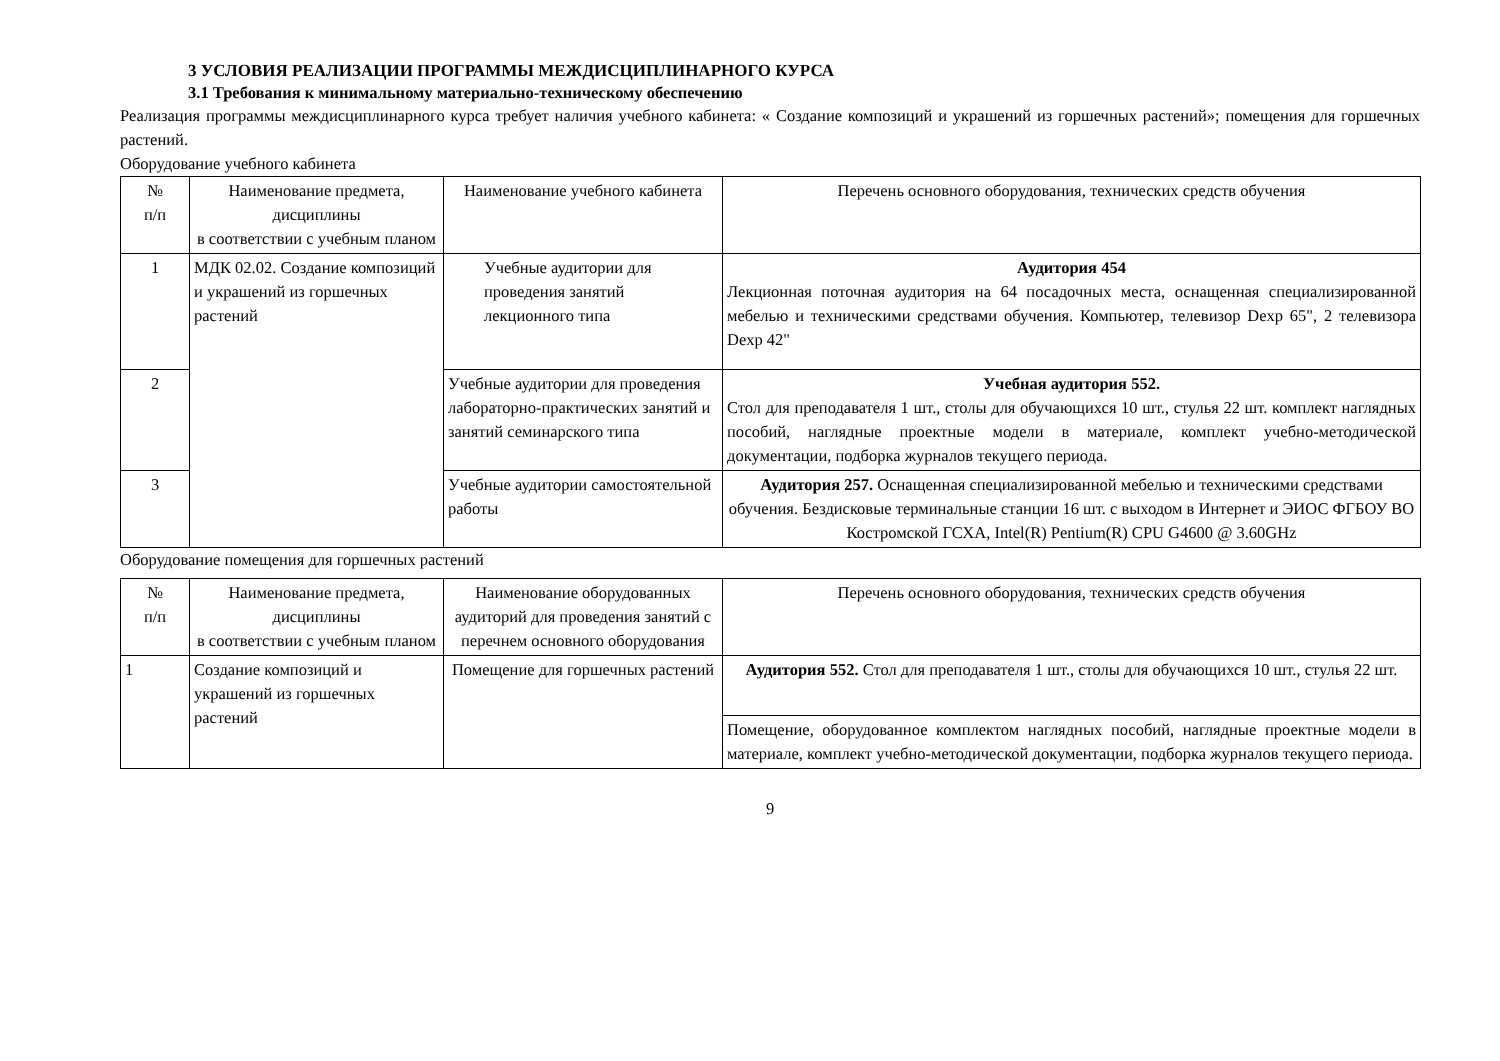3 УСЛОВИЯ РЕАЛИЗАЦИИ ПРОГРАММЫ МЕЖДИСЦИПЛИНАРНОГО КУРСА
3.1 Требования к минимальному материально-техническому обеспечению
Реализация программы междисциплинарного курса требует наличия учебного кабинета: « Создание композиций и украшений из горшечных растений»; помещения для горшечных растений.
Оборудование учебного кабинета
| № п/п | Наименование предмета, дисциплины в соответствии с учебным планом | Наименование учебного кабинета | Перечень основного оборудования, технических средств обучения |
| --- | --- | --- | --- |
| 1 | МДК 02.02. Создание композиций и украшений из горшечных растений | Учебные аудитории для проведения занятий лекционного типа | Аудитория 454 Лекционная поточная аудитория на 64 посадочных места, оснащенная специализированной мебелью и техническими средствами обучения. Компьютер, телевизор Dexp 65", 2 телевизора Dexp 42" |
| 2 | | Учебные аудитории для проведения лабораторно-практических занятий и занятий семинарского типа | Учебная аудитория 552. Стол для преподавателя 1 шт., столы для обучающихся 10 шт., стулья 22 шт. комплект наглядных пособий, наглядные проектные модели в материале, комплект учебно-методической документации, подборка журналов текущего периода. |
| 3 | | Учебные аудитории самостоятельной работы | Аудитория 257. Оснащенная специализированной мебелью и техническими средствами обучения. Бездисковые терминальные станции 16 шт. с выходом в Интернет и ЭИОС ФГБОУ ВО Костромской ГСХА, Intel(R) Pentium(R) CPU G4600 @ 3.60GHz |
Оборудование помещения для горшечных растений
| № п/п | Наименование предмета, дисциплины в соответствии с учебным планом | Наименование оборудованных аудиторий для проведения занятий с перечнем основного оборудования | Перечень основного оборудования, технических средств обучения |
| --- | --- | --- | --- |
| 1 | Создание композиций и украшений из горшечных растений | Помещение для горшечных растений | Аудитория 552. Стол для преподавателя 1 шт., столы для обучающихся 10 шт., стулья 22 шт. |
| | | | Помещение, оборудованное комплектом наглядных пособий, наглядные проектные модели в материале, комплект учебно-методической документации, подборка журналов текущего периода. |
9